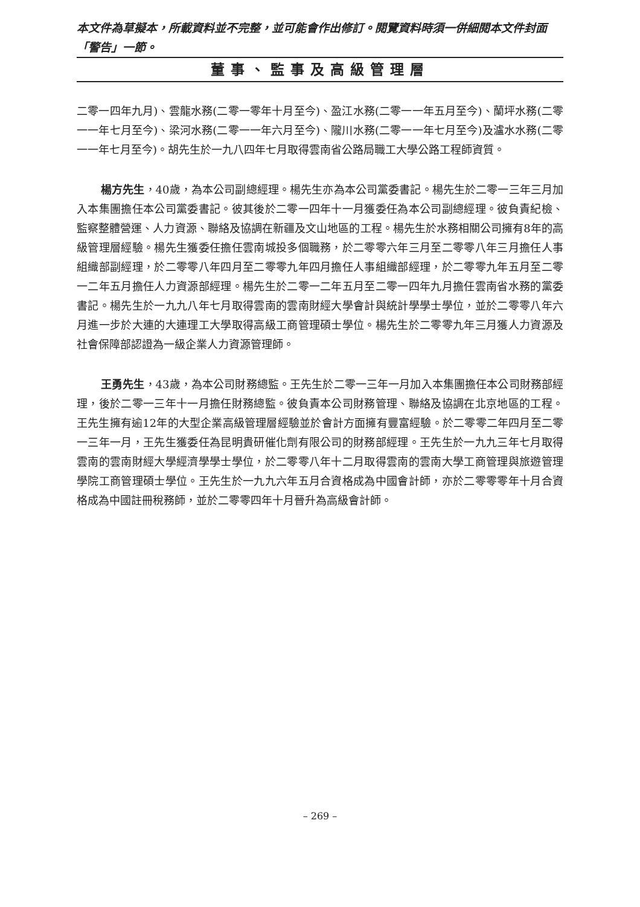本文件為草擬本，所載資料並不完整，並可能會作出修訂。閱覽資料時須一併細閱本文件封面「警告」一節。
董事、監事及高級管理層
二零一四年九月)、雲龍水務(二零一零年十月至今)、盈江水務(二零一一年五月至今)、蘭坪水務(二零一一年七月至今)、梁河水務(二零一一年六月至今)、隴川水務(二零一一年七月至今)及瀘水水務(二零一一年七月至今)。胡先生於一九八四年七月取得雲南省公路局職工大學公路工程師資質。
楊方先生，40歲，為本公司副總經理。楊先生亦為本公司黨委書記。楊先生於二零一三年三月加入本集團擔任本公司黨委書記。彼其後於二零一四年十一月獲委任為本公司副總經理。彼負責紀檢、監察整體營運、人力資源、聯絡及協調在新疆及文山地區的工程。楊先生於水務相關公司擁有8年的高級管理層經驗。楊先生獲委任擔任雲南城投多個職務，於二零零六年三月至二零零八年三月擔任人事組織部副經理，於二零零八年四月至二零零九年四月擔任人事組織部經理，於二零零九年五月至二零一二年五月擔任人力資源部經理。楊先生於二零一二年五月至二零一四年九月擔任雲南省水務的黨委書記。楊先生於一九九八年七月取得雲南的雲南財經大學會計與統計學學士學位，並於二零零八年六月進一步於大連的大連理工大學取得高級工商管理碩士學位。楊先生於二零零九年三月獲人力資源及社會保障部認證為一級企業人力資源管理師。
王勇先生，43歲，為本公司財務總監。王先生於二零一三年一月加入本集團擔任本公司財務部經理，後於二零一三年十一月擔任財務總監。彼負責本公司財務管理、聯絡及協調在北京地區的工程。王先生擁有逾12年的大型企業高級管理層經驗並於會計方面擁有豐富經驗。於二零零二年四月至二零一三年一月，王先生獲委任為昆明貴研催化劑有限公司的財務部經理。王先生於一九九三年七月取得雲南的雲南財經大學經濟學學士學位，於二零零八年十二月取得雲南的雲南大學工商管理與旅遊管理學院工商管理碩士學位。王先生於一九九六年五月合資格成為中國會計師，亦於二零零零年十月合資格成為中國註冊稅務師，並於二零零四年十月晉升為高級會計師。
– 269 –